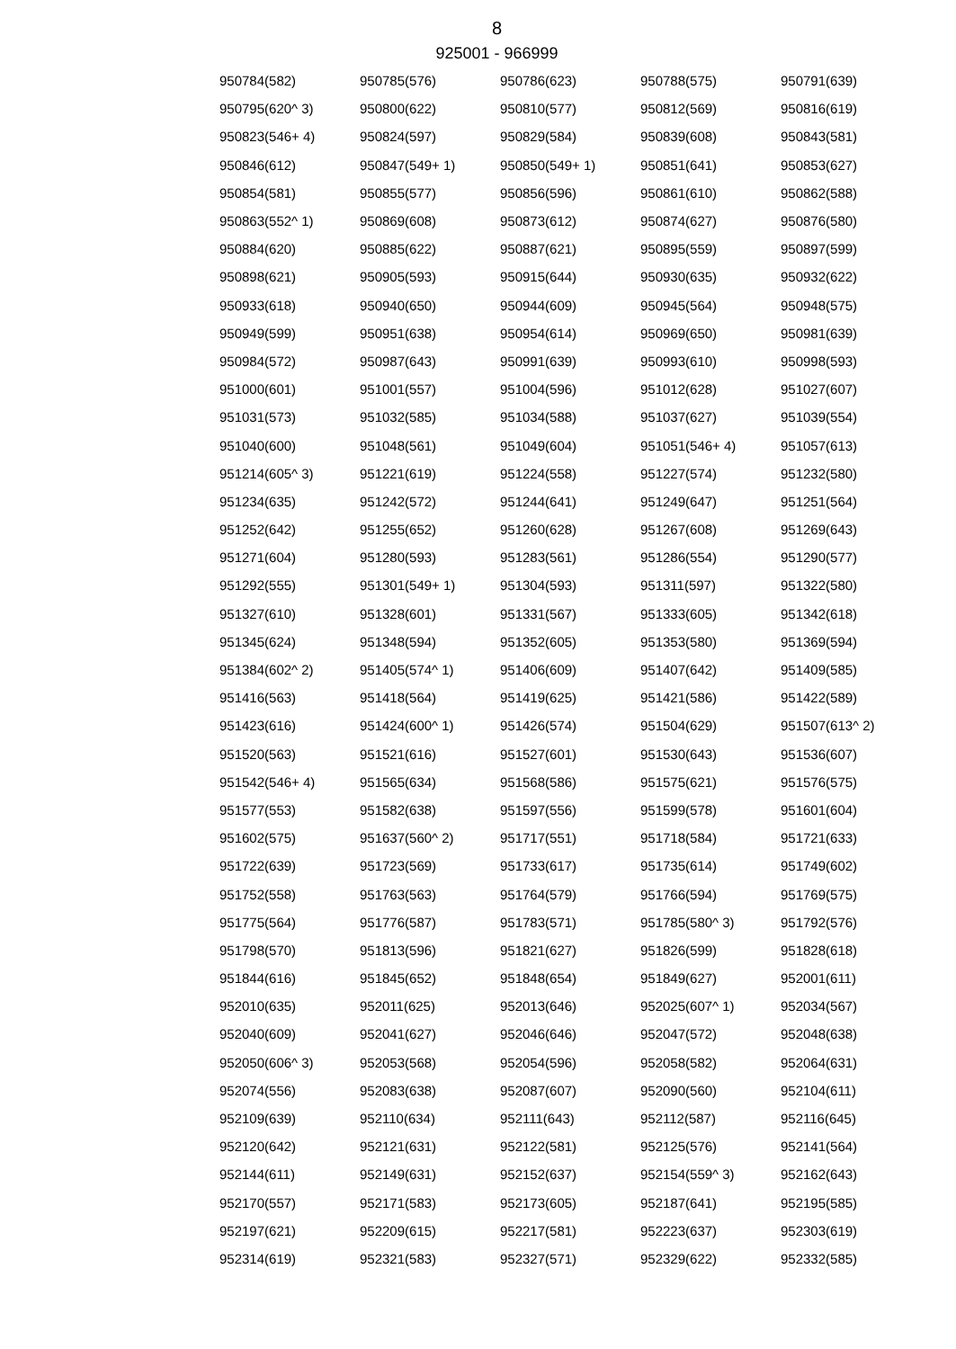8
925001 - 966999
| 950784(582) | 950785(576) | 950786(623) | 950788(575) | 950791(639) |
| 950795(620^ 3) | 950800(622) | 950810(577) | 950812(569) | 950816(619) |
| 950823(546+ 4) | 950824(597) | 950829(584) | 950839(608) | 950843(581) |
| 950846(612) | 950847(549+ 1) | 950850(549+ 1) | 950851(641) | 950853(627) |
| 950854(581) | 950855(577) | 950856(596) | 950861(610) | 950862(588) |
| 950863(552^ 1) | 950869(608) | 950873(612) | 950874(627) | 950876(580) |
| 950884(620) | 950885(622) | 950887(621) | 950895(559) | 950897(599) |
| 950898(621) | 950905(593) | 950915(644) | 950930(635) | 950932(622) |
| 950933(618) | 950940(650) | 950944(609) | 950945(564) | 950948(575) |
| 950949(599) | 950951(638) | 950954(614) | 950969(650) | 950981(639) |
| 950984(572) | 950987(643) | 950991(639) | 950993(610) | 950998(593) |
| 951000(601) | 951001(557) | 951004(596) | 951012(628) | 951027(607) |
| 951031(573) | 951032(585) | 951034(588) | 951037(627) | 951039(554) |
| 951040(600) | 951048(561) | 951049(604) | 951051(546+ 4) | 951057(613) |
| 951214(605^ 3) | 951221(619) | 951224(558) | 951227(574) | 951232(580) |
| 951234(635) | 951242(572) | 951244(641) | 951249(647) | 951251(564) |
| 951252(642) | 951255(652) | 951260(628) | 951267(608) | 951269(643) |
| 951271(604) | 951280(593) | 951283(561) | 951286(554) | 951290(577) |
| 951292(555) | 951301(549+ 1) | 951304(593) | 951311(597) | 951322(580) |
| 951327(610) | 951328(601) | 951331(567) | 951333(605) | 951342(618) |
| 951345(624) | 951348(594) | 951352(605) | 951353(580) | 951369(594) |
| 951384(602^ 2) | 951405(574^ 1) | 951406(609) | 951407(642) | 951409(585) |
| 951416(563) | 951418(564) | 951419(625) | 951421(586) | 951422(589) |
| 951423(616) | 951424(600^ 1) | 951426(574) | 951504(629) | 951507(613^ 2) |
| 951520(563) | 951521(616) | 951527(601) | 951530(643) | 951536(607) |
| 951542(546+ 4) | 951565(634) | 951568(586) | 951575(621) | 951576(575) |
| 951577(553) | 951582(638) | 951597(556) | 951599(578) | 951601(604) |
| 951602(575) | 951637(560^ 2) | 951717(551) | 951718(584) | 951721(633) |
| 951722(639) | 951723(569) | 951733(617) | 951735(614) | 951749(602) |
| 951752(558) | 951763(563) | 951764(579) | 951766(594) | 951769(575) |
| 951775(564) | 951776(587) | 951783(571) | 951785(580^ 3) | 951792(576) |
| 951798(570) | 951813(596) | 951821(627) | 951826(599) | 951828(618) |
| 951844(616) | 951845(652) | 951848(654) | 951849(627) | 952001(611) |
| 952010(635) | 952011(625) | 952013(646) | 952025(607^ 1) | 952034(567) |
| 952040(609) | 952041(627) | 952046(646) | 952047(572) | 952048(638) |
| 952050(606^ 3) | 952053(568) | 952054(596) | 952058(582) | 952064(631) |
| 952074(556) | 952083(638) | 952087(607) | 952090(560) | 952104(611) |
| 952109(639) | 952110(634) | 952111(643) | 952112(587) | 952116(645) |
| 952120(642) | 952121(631) | 952122(581) | 952125(576) | 952141(564) |
| 952144(611) | 952149(631) | 952152(637) | 952154(559^ 3) | 952162(643) |
| 952170(557) | 952171(583) | 952173(605) | 952187(641) | 952195(585) |
| 952197(621) | 952209(615) | 952217(581) | 952223(637) | 952303(619) |
| 952314(619) | 952321(583) | 952327(571) | 952329(622) | 952332(585) |